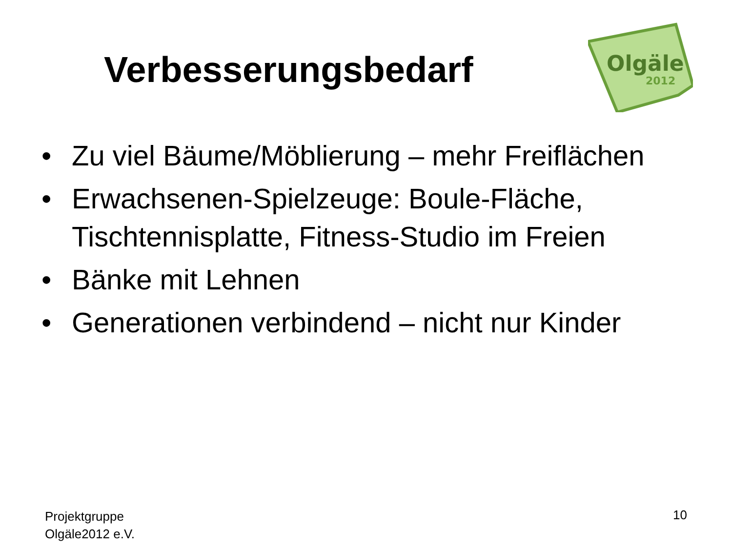Verbesserungsbedarf
Olgäle
2012
• Zu viel Bäume/Möblierung – mehr Freiflächen
• Erwachsenen-Spielzeuge: Boule-Fläche, Tischtennisplatte, Fitness-Studio im Freien
• Bänke mit Lehnen
• Generationen verbindend – nicht nur Kinder
Projektgruppe
Olgäle2012 e.V.
10